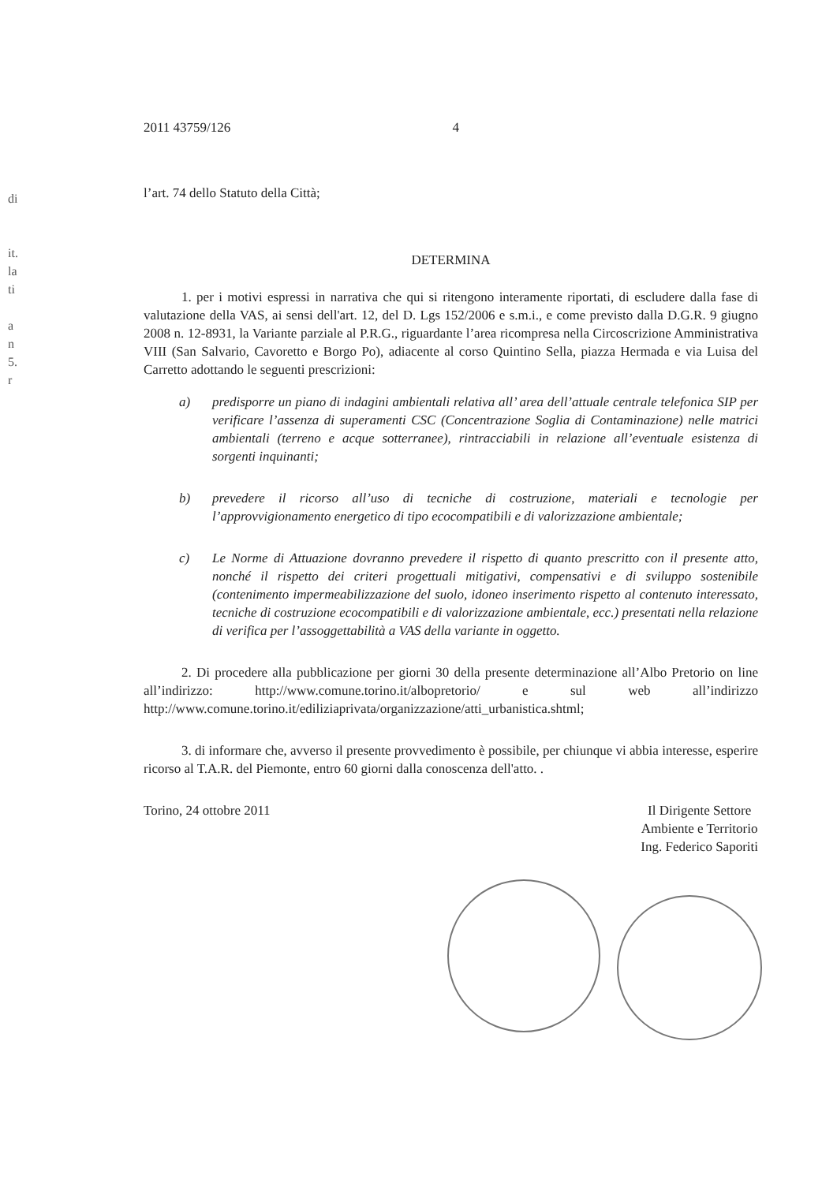di
it.
la
ti
a
n
5.
r
2011 43759/126 4
l’art. 74 dello Statuto della Città;
DETERMINA
1. per i motivi espressi in narrativa che qui si ritengono interamente riportati, di escludere dalla fase di valutazione della VAS, ai sensi dell'art. 12, del D. Lgs 152/2006 e s.m.i., e come previsto dalla D.G.R. 9 giugno 2008 n. 12-8931, la Variante parziale al P.R.G., riguardante l’area ricompresa nella Circoscrizione Amministrativa VIII (San Salvario, Cavoretto e Borgo Po), adiacente al corso Quintino Sella, piazza Hermada e via Luisa del Carretto adottando le seguenti prescrizioni:
a) predisporre un piano di indagini ambientali relativa all’ area dell’attuale centrale telefonica SIP per verificare l’assenza di superamenti CSC (Concentrazione Soglia di Contaminazione) nelle matrici ambientali (terreno e acque sotterranee), rintracciabili in relazione all’eventuale esistenza di sorgenti inquinanti;
b) prevedere il ricorso all’uso di tecniche di costruzione, materiali e tecnologie per l’approvvigionamento energetico di tipo ecocompatibili e di valorizzazione ambientale;
c) Le Norme di Attuazione dovranno prevedere il rispetto di quanto prescritto con il presente atto, nonché il rispetto dei criteri progettuali mitigativi, compensativi e di sviluppo sostenibile (contenimento impermeabilizzazione del suolo, idoneo inserimento rispetto al contenuto interessato, tecniche di costruzione ecocompatibili e di valorizzazione ambientale, ecc.) presentati nella relazione di verifica per l’assoggettabilità a VAS della variante in oggetto.
2. Di procedere alla pubblicazione per giorni 30 della presente determinazione all’Albo Pretorio on line all’indirizzo: http://www.comune.torino.it/albopretorio/ e sul web all’indirizzo http://www.comune.torino.it/ediliziaprivata/organizzazione/atti_urbanistica.shtml;
3. di informare che, avverso il presente provvedimento è possibile, per chiunque vi abbia interesse, esperire ricorso al T.A.R. del Piemonte, entro 60 giorni dalla conoscenza dell'atto. .
Torino, 24 ottobre 2011 Il Dirigente Settore
Ambiente e Territorio
Ing. Federico Saporiti